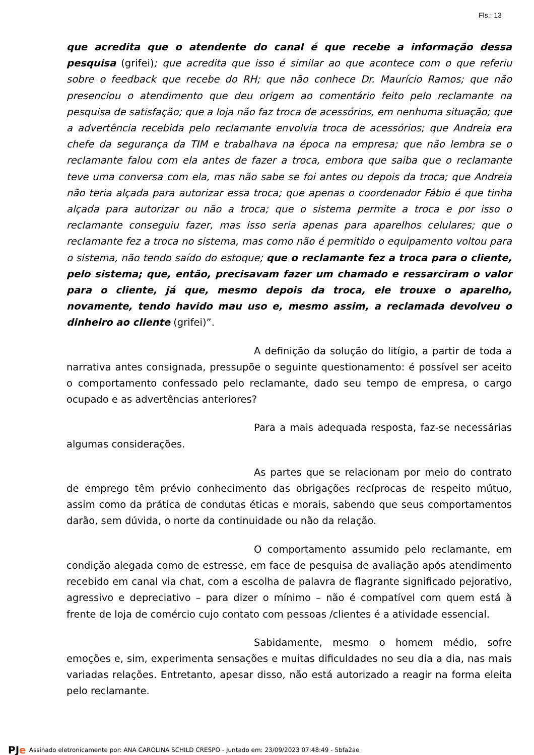Fls.: 13
que acredita que o atendente do canal é que recebe a informação dessa pesquisa (grifei); que acredita que isso é similar ao que acontece com o que referiu sobre o feedback que recebe do RH; que não conhece Dr. Maurício Ramos; que não presenciou o atendimento que deu origem ao comentário feito pelo reclamante na pesquisa de satisfação; que a loja não faz troca de acessórios, em nenhuma situação; que a advertência recebida pelo reclamante envolvia troca de acessórios; que Andreia era chefe da segurança da TIM e trabalhava na época na empresa; que não lembra se o reclamante falou com ela antes de fazer a troca, embora que saiba que o reclamante teve uma conversa com ela, mas não sabe se foi antes ou depois da troca; que Andreia não teria alçada para autorizar essa troca; que apenas o coordenador Fábio é que tinha alçada para autorizar ou não a troca; que o sistema permite a troca e por isso o reclamante conseguiu fazer, mas isso seria apenas para aparelhos celulares; que o reclamante fez a troca no sistema, mas como não é permitido o equipamento voltou para o sistema, não tendo saído do estoque; que o reclamante fez a troca para o cliente, pelo sistema; que, então, precisavam fazer um chamado e ressarciram o valor para o cliente, já que, mesmo depois da troca, ele trouxe o aparelho, novamente, tendo havido mau uso e, mesmo assim, a reclamada devolveu o dinheiro ao cliente (grifei)”.
A definição da solução do litígio, a partir de toda a narrativa antes consignada, pressupõe o seguinte questionamento: é possível ser aceito o comportamento confessado pelo reclamante, dado seu tempo de empresa, o cargo ocupado e as advertências anteriores?
Para a mais adequada resposta, faz-se necessárias algumas considerações.
As partes que se relacionam por meio do contrato de emprego têm prévio conhecimento das obrigações recíprocas de respeito mútuo, assim como da prática de condutas éticas e morais, sabendo que seus comportamentos darão, sem dúvida, o norte da continuidade ou não da relação.
O comportamento assumido pelo reclamante, em condição alegada como de estresse, em face de pesquisa de avaliação após atendimento recebido em canal via chat, com a escolha de palavra de flagrante significado pejorativo, agressivo e depreciativo – para dizer o mínimo – não é compatível com quem está à frente de loja de comércio cujo contato com pessoas /clientes é a atividade essencial.
Sabidamente, mesmo o homem médio, sofre emoções e, sim, experimenta sensações e muitas dificuldades no seu dia a dia, nas mais variadas relações. Entretanto, apesar disso, não está autorizado a reagir na forma eleita pelo reclamante.
PJe Assinado eletronicamente por: ANA CAROLINA SCHILD CRESPO - Juntado em: 23/09/2023 07:48:49 - 5bfa2ae